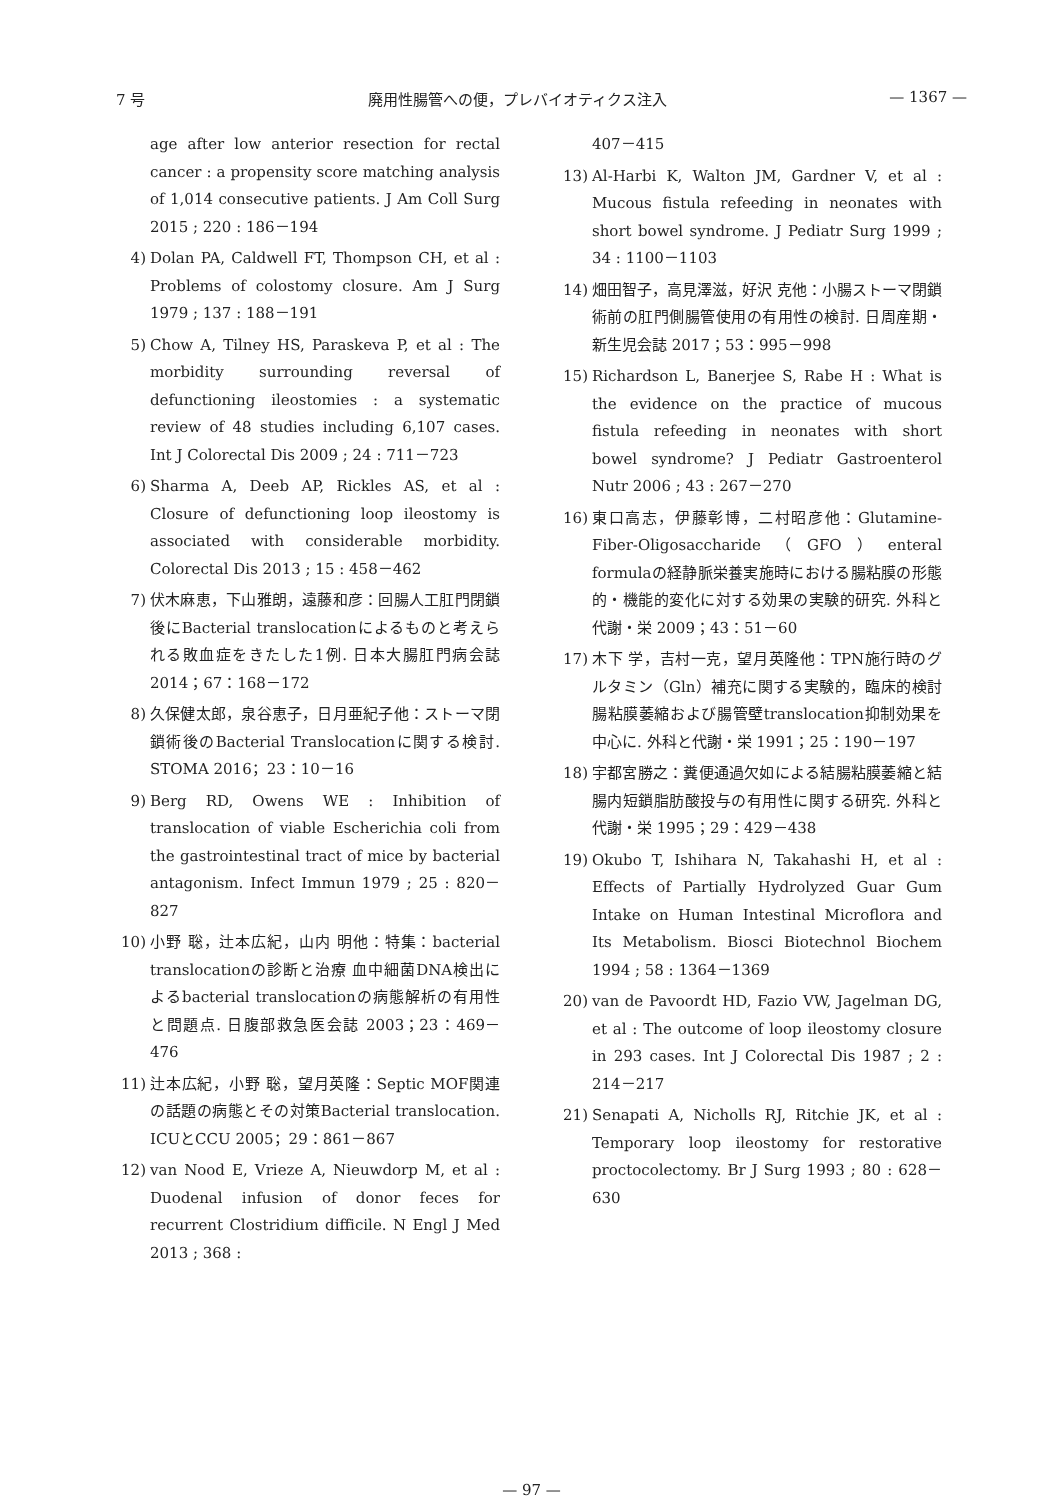7 号 廃用性腸管への便，プレバイオティクス注入 — 1367 —
age after low anterior resection for rectal cancer : a propensity score matching analysis of 1,014 consecutive patients. J Am Coll Surg 2015 ; 220 : 186－194
4) Dolan PA, Caldwell FT, Thompson CH, et al : Problems of colostomy closure. Am J Surg 1979 ; 137 : 188－191
5) Chow A, Tilney HS, Paraskeva P, et al : The morbidity surrounding reversal of defunctioning ileostomies : a systematic review of 48 studies including 6,107 cases. Int J Colorectal Dis 2009 ; 24 : 711－723
6) Sharma A, Deeb AP, Rickles AS, et al : Closure of defunctioning loop ileostomy is associated with considerable morbidity. Colorectal Dis 2013 ; 15 : 458－462
7) 伏木麻恵，下山雅朗，遠藤和彦：回腸人工肛門閉鎖後にBacterial translocationによるものと考えられる敗血症をきたした1例. 日本大腸肛門病会誌 2014；67：168－172
8) 久保健太郎，泉谷恵子，日月亜紀子他：ストーマ閉鎖術後のBacterial Translocationに関する検討. STOMA 2016；23：10－16
9) Berg RD, Owens WE : Inhibition of translocation of viable Escherichia coli from the gastrointestinal tract of mice by bacterial antagonism. Infect Immun 1979 ; 25 : 820－827
10) 小野 聡，辻本広紀，山内 明他：特集：bacterial translocationの診断と治療 血中細菌DNA検出によるbacterial translocationの病態解析の有用性と問題点. 日腹部救急医会誌 2003；23：469－476
11) 辻本広紀，小野 聡，望月英隆：Septic MOF関連の話題の病態とその対策Bacterial translocation. ICUとCCU 2005；29：861－867
12) van Nood E, Vrieze A, Nieuwdorp M, et al : Duodenal infusion of donor feces for recurrent Clostridium difficile. N Engl J Med 2013 ; 368 :
407－415
13) Al-Harbi K, Walton JM, Gardner V, et al : Mucous fistula refeeding in neonates with short bowel syndrome. J Pediatr Surg 1999 ; 34 : 1100－1103
14) 畑田智子，高見澤滋，好沢 克他：小腸ストーマ閉鎖術前の肛門側腸管使用の有用性の検討. 日周産期・新生児会誌 2017；53：995－998
15) Richardson L, Banerjee S, Rabe H : What is the evidence on the practice of mucous fistula refeeding in neonates with short bowel syndrome? J Pediatr Gastroenterol Nutr 2006 ; 43 : 267－270
16) 東口高志，伊藤彰博，二村昭彦他：Glutamine-Fiber-Oligosaccharide（GFO）enteral formulaの経静脈栄養実施時における腸粘膜の形態的・機能的変化に対する効果の実験的研究. 外科と代謝・栄 2009；43：51－60
17) 木下 学，吉村一克，望月英隆他：TPN施行時のグルタミン（Gln）補充に関する実験的，臨床的検討 腸粘膜萎縮および腸管壁translocation抑制効果を中心に. 外科と代謝・栄 1991；25：190－197
18) 宇都宮勝之：糞便通過欠如による結腸粘膜萎縮と結腸内短鎖脂肪酸投与の有用性に関する研究. 外科と代謝・栄 1995；29：429－438
19) Okubo T, Ishihara N, Takahashi H, et al : Effects of Partially Hydrolyzed Guar Gum Intake on Human Intestinal Microflora and Its Metabolism. Biosci Biotechnol Biochem 1994 ; 58 : 1364－1369
20) van de Pavoordt HD, Fazio VW, Jagelman DG, et al : The outcome of loop ileostomy closure in 293 cases. Int J Colorectal Dis 1987 ; 2 : 214－217
21) Senapati A, Nicholls RJ, Ritchie JK, et al : Temporary loop ileostomy for restorative proctocolectomy. Br J Surg 1993 ; 80 : 628－630
— 97 —